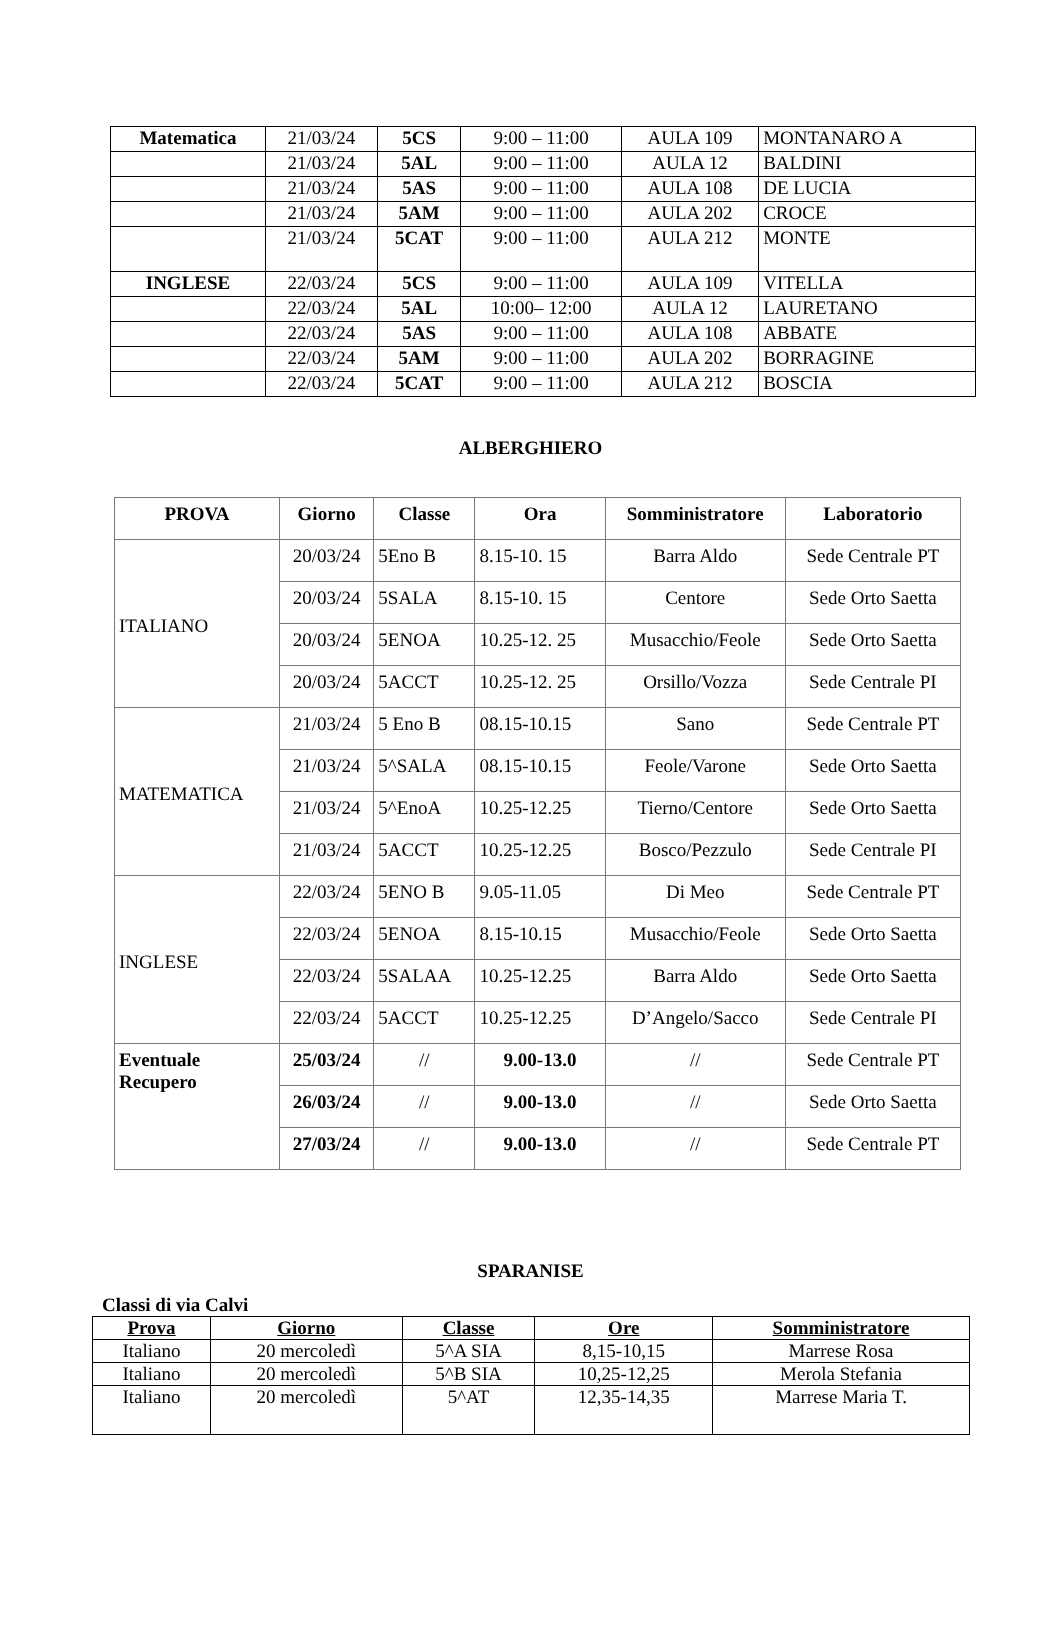| Matematica | 21/03/24 | 5CS | 9:00 – 11:00 | AULA 109 | MONTANARO A |
| | 21/03/24 | 5AL | 9:00 – 11:00 | AULA 12 | BALDINI |
| | 21/03/24 | 5AS | 9:00 – 11:00 | AULA 108 | DE LUCIA |
| | 21/03/24 | 5AM | 9:00 – 11:00 | AULA 202 | CROCE |
| | 21/03/24 | 5CAT | 9:00 – 11:00 | AULA 212 | MONTE |
| INGLESE | 22/03/24 | 5CS | 9:00 – 11:00 | AULA 109 | VITELLA |
| | 22/03/24 | 5AL | 10:00– 12:00 | AULA 12 | LAURETANO |
| | 22/03/24 | 5AS | 9:00 – 11:00 | AULA 108 | ABBATE |
| | 22/03/24 | 5AM | 9:00 – 11:00 | AULA 202 | BORRAGINE |
| | 22/03/24 | 5CAT | 9:00 – 11:00 | AULA 212 | BOSCIA |
ALBERGHIERO
| PROVA | Giorno | Classe | Ora | Somministratore | Laboratorio |
| --- | --- | --- | --- | --- | --- |
| ITALIANO | 20/03/24 | 5Eno B | 8.15-10. 15 | Barra Aldo | Sede Centrale PT |
| | 20/03/24 | 5SALA | 8.15-10. 15 | Centore | Sede Orto Saetta |
| | 20/03/24 | 5ENOA | 10.25-12. 25 | Musacchio/Feole | Sede Orto Saetta |
| | 20/03/24 | 5ACCT | 10.25-12. 25 | Orsillo/Vozza | Sede Centrale PI |
| MATEMATICA | 21/03/24 | 5 Eno B | 08.15-10.15 | Sano | Sede Centrale PT |
| | 21/03/24 | 5^SALA | 08.15-10.15 | Feole/Varone | Sede Orto Saetta |
| | 21/03/24 | 5^EnoA | 10.25-12.25 | Tierno/Centore | Sede Orto Saetta |
| | 21/03/24 | 5ACCT | 10.25-12.25 | Bosco/Pezzulo | Sede Centrale PI |
| INGLESE | 22/03/24 | 5ENO B | 9.05-11.05 | Di Meo | Sede Centrale PT |
| | 22/03/24 | 5ENOA | 8.15-10.15 | Musacchio/Feole | Sede Orto Saetta |
| | 22/03/24 | 5SALAA | 10.25-12.25 | Barra Aldo | Sede Orto Saetta |
| | 22/03/24 | 5ACCT | 10.25-12.25 | D’Angelo/Sacco | Sede Centrale PI |
| Eventuale Recupero | 25/03/24 | // | 9.00-13.0 | // | Sede Centrale PT |
| | 26/03/24 | // | 9.00-13.0 | // | Sede Orto Saetta |
| | 27/03/24 | // | 9.00-13.0 | // | Sede Centrale PT |
SPARANISE
Classi di via Calvi
| Prova | Giorno | Classe | Ore | Somministratore |
| --- | --- | --- | --- | --- |
| Italiano | 20 mercoledì | 5^A SIA | 8,15-10,15 | Marrese Rosa |
| Italiano | 20 mercoledì | 5^B SIA | 10,25-12,25 | Merola Stefania |
| Italiano | 20 mercoledì | 5^AT | 12,35-14,35 | Marrese Maria T. |